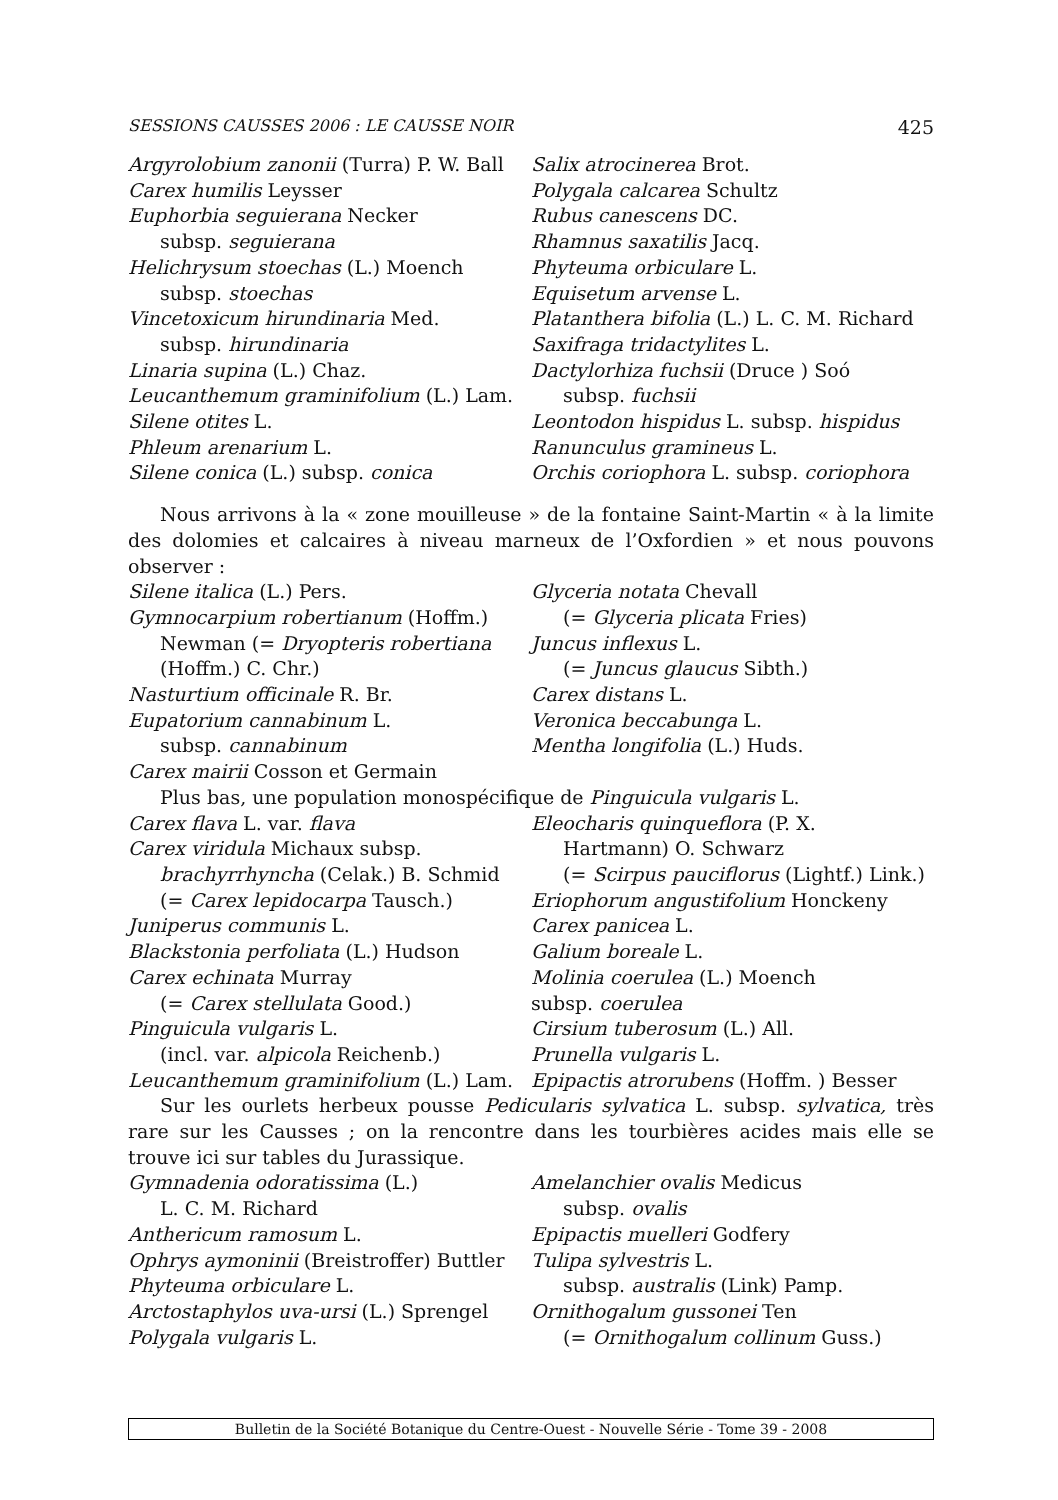SESSIONS CAUSSES 2006 : LE CAUSSE NOIR 425
Argyrolobium zanonii (Turra) P. W. Ball
Carex humilis Leysser
Euphorbia seguierana Necker
subsp. seguierana
Helichrysum stoechas (L.) Moench
subsp. stoechas
Vincetoxicum hirundinaria Med.
subsp. hirundinaria
Linaria supina (L.) Chaz.
Leucanthemum graminifolium (L.) Lam.
Silene otites L.
Phleum arenarium L.
Silene conica (L.) subsp. conica
Salix atrocinerea Brot.
Polygala calcarea Schultz
Rubus canescens DC.
Rhamnus saxatilis Jacq.
Phyteuma orbiculare L.
Equisetum arvense L.
Platanthera bifolia (L.) L. C. M. Richard
Saxifraga tridactylites L.
Dactylorhiza fuchsii (Druce ) Soó
subsp. fuchsii
Leontodon hispidus L. subsp. hispidus
Ranunculus gramineus L.
Orchis coriophora L. subsp. coriophora
Nous arrivons à la « zone mouilleuse » de la fontaine Saint-Martin « à la limite des dolomies et calcaires à niveau marneux de l’Oxfordien » et nous pouvons observer :
Silene italica (L.) Pers.
Gymnocarpium robertianum (Hoffm.)
Newman (= Dryopteris robertiana
(Hoffm.) C. Chr.)
Nasturtium officinale R. Br.
Eupatorium cannabinum L.
subsp. cannabinum
Carex mairii Cosson et Germain
Glyceria notata Chevall
(= Glyceria plicata Fries)
Juncus inflexus L.
(= Juncus glaucus Sibth.)
Carex distans L.
Veronica beccabunga L.
Mentha longifolia (L.) Huds.
Plus bas, une population monospécifique de Pinguicula vulgaris L.
Carex flava L. var. flava
Carex viridula Michaux subsp.
brachyrrhyncha (Celak.) B. Schmid
(= Carex lepidocarpa Tausch.)
Juniperus communis L.
Blackstonia perfoliata (L.) Hudson
Carex echinata Murray
(= Carex stellulata Good.)
Pinguicula vulgaris L.
(incl. var. alpicola Reichenb.)
Leucanthemum graminifolium (L.) Lam.
Eleocharis quinqueflora (P. X.
Hartmann) O. Schwarz
(= Scirpus pauciflorus (Lightf.) Link.)
Eriophorum angustifolium Honckeny
Carex panicea L.
Galium boreale L.
Molinia coerulea (L.) Moench
subsp. coerulea
Cirsium tuberosum (L.) All.
Prunella vulgaris L.
Epipactis atrorubens (Hoffm. ) Besser
Sur les ourlets herbeux pousse Pedicularis sylvatica L. subsp. sylvatica, très rare sur les Causses ; on la rencontre dans les tourbières acides mais elle se trouve ici sur tables du Jurassique.
Gymnadenia odoratissima (L.)
L. C. M. Richard
Anthericum ramosum L.
Ophrys aymoninii (Breistroffer) Buttler
Phyteuma orbiculare L.
Arctostaphylos uva-ursi (L.) Sprengel
Polygala vulgaris L.
Amelanchier ovalis Medicus
subsp. ovalis
Epipactis muelleri Godfery
Tulipa sylvestris L.
subsp. australis (Link) Pamp.
Ornithogalum gussonei Ten
(= Ornithogalum collinum Guss.)
Bulletin de la Société Botanique du Centre-Ouest - Nouvelle Série - Tome 39 - 2008